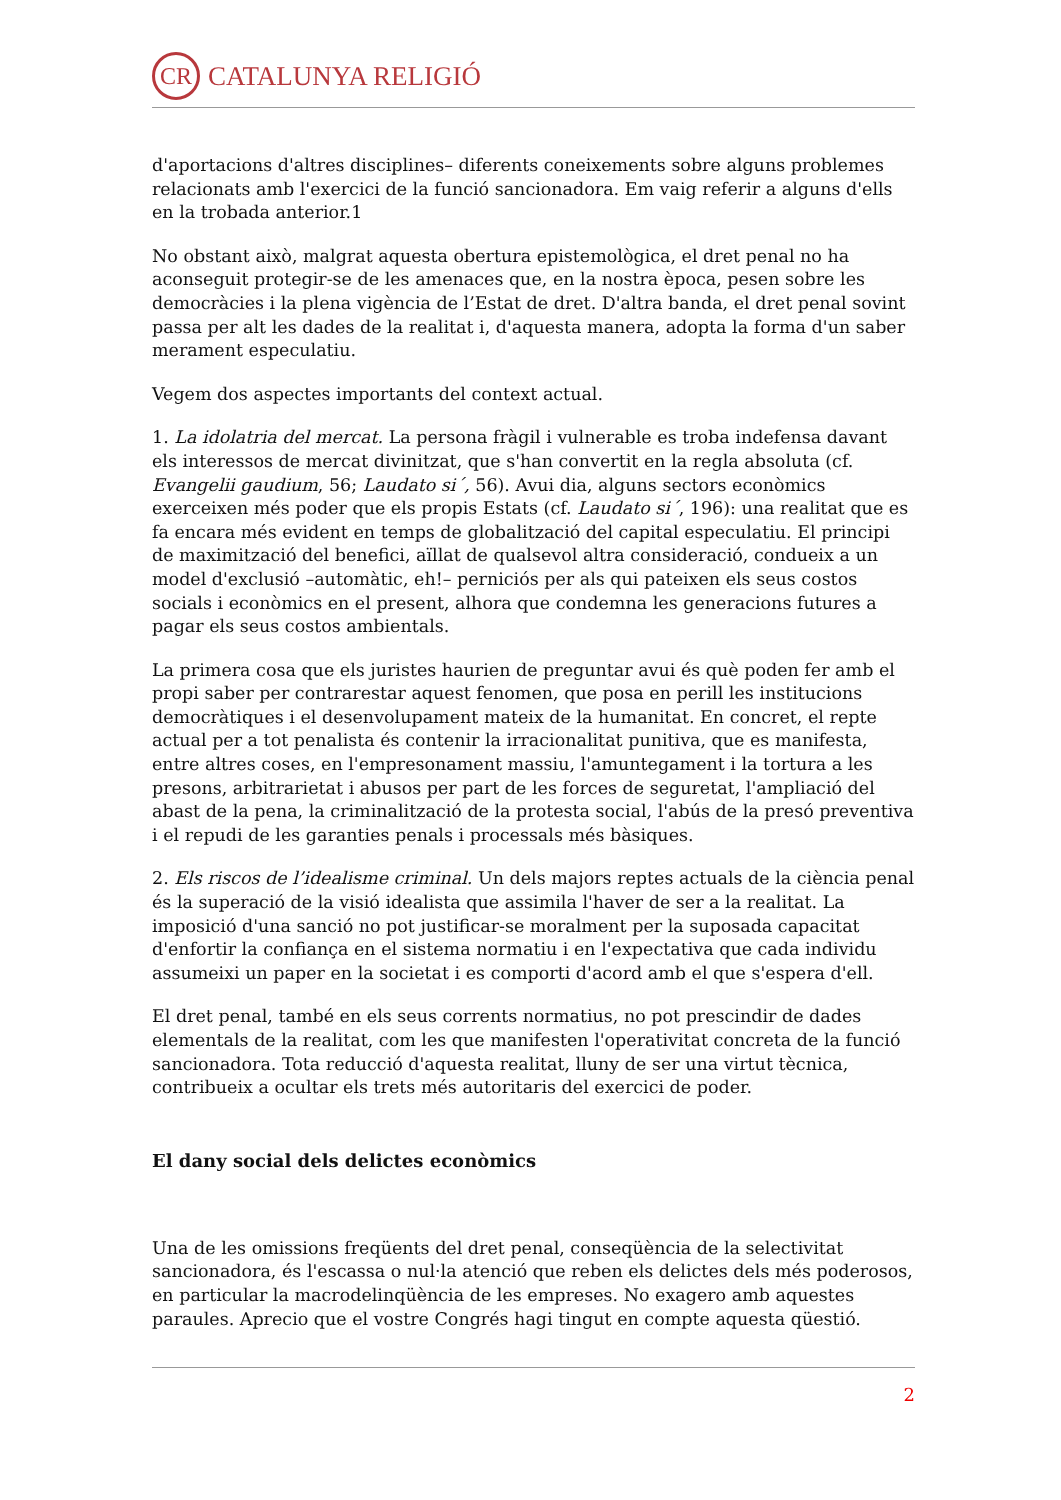CR CATALUNYA RELIGIÓ
d'aportacions d'altres disciplines– diferents coneixements sobre alguns problemes relacionats amb l'exercici de la funció sancionadora. Em vaig referir a alguns d'ells en la trobada anterior.1
No obstant això, malgrat aquesta obertura epistemològica, el dret penal no ha aconseguit protegir-se de les amenaces que, en la nostra època, pesen sobre les democràcies i la plena vigència de l’Estat de dret. D'altra banda, el dret penal sovint passa per alt les dades de la realitat i, d'aquesta manera, adopta la forma d'un saber merament especulatiu.
Vegem dos aspectes importants del context actual.
1. La idolatria del mercat. La persona fràgil i vulnerable es troba indefensa davant els interessos de mercat divinitzat, que s'han convertit en la regla absoluta (cf. Evangelii gaudium, 56; Laudato si´, 56). Avui dia, alguns sectors econòmics exerceixen més poder que els propis Estats (cf. Laudato si´, 196): una realitat que es fa encara més evident en temps de globalització del capital especulatiu. El principi de maximització del benefici, aïllat de qualsevol altra consideració, condueix a un model d'exclusió –automàtic, eh!– perniciós per als qui pateixen els seus costos socials i econòmics en el present, alhora que condemna les generacions futures a pagar els seus costos ambientals.
La primera cosa que els juristes haurien de preguntar avui és què poden fer amb el propi saber per contrarestar aquest fenomen, que posa en perill les institucions democràtiques i el desenvolupament mateix de la humanitat. En concret, el repte actual per a tot penalista és contenir la irracionalitat punitiva, que es manifesta, entre altres coses, en l'empresonament massiu, l'amuntegament i la tortura a les presons, arbitrarietat i abusos per part de les forces de seguretat, l'ampliació del abast de la pena, la criminalització de la protesta social, l'abús de la presó preventiva i el repudi de les garanties penals i processals més bàsiques.
2. Els riscos de l’idealisme criminal. Un dels majors reptes actuals de la ciència penal és la superació de la visió idealista que assimila l'haver de ser a la realitat. La imposició d'una sanció no pot justificar-se moralment per la suposada capacitat d'enfortir la confiança en el sistema normatiu i en l'expectativa que cada individu assumeixi un paper en la societat i es comporti d'acord amb el que s'espera d'ell.
El dret penal, també en els seus corrents normatius, no pot prescindir de dades elementals de la realitat, com les que manifesten l'operativitat concreta de la funció sancionadora. Tota reducció d'aquesta realitat, lluny de ser una virtut tècnica, contribueix a ocultar els trets més autoritaris del exercici de poder.
El dany social dels delictes econòmics
Una de les omissions freqüents del dret penal, conseqüència de la selectivitat sancionadora, és l'escassa o nul·la atenció que reben els delictes dels més poderosos, en particular la macrodelinqüència de les empreses. No exagero amb aquestes paraules. Aprecio que el vostre Congrés hagi tingut en compte aquesta qüestió.
2